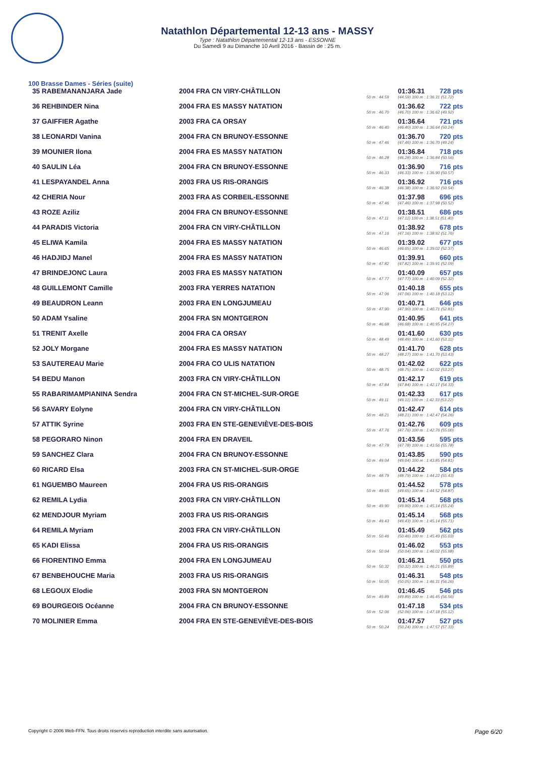Natathlon Départemental 12-13 ans - MASSY
Type : Natathlon Départemental 12-13 ans - ESSONNE
Du Samedi 9 au Dimanche 10 Avril 2016 - Bassin de : 25 m.
100 Brasse Dames - Séries (suite)
| 35 RABEMANANJARA Jade | 2004 FRA CN VIRY-CHÂTILLON | | 01:36.31 | 728 pts |
| | | 50 m : 44.59 | (44.59) 100 m : 1:36.31 (51.72) | |
| 36 REHBINDER Nina | 2004 FRA ES MASSY NATATION | | 01:36.62 | 722 pts |
| | | 50 m : 46.70 | (46.70) 100 m : 1:36.62 (49.92) | |
| 37 GAIFFIER Agathe | 2003 FRA CA ORSAY | | 01:36.64 | 721 pts |
| | | 50 m : 46.40 | (46.40) 100 m : 1:36.64 (50.24) | |
| 38 LEONARDI Vanina | 2004 FRA CN BRUNOY-ESSONNE | | 01:36.70 | 720 pts |
| | | 50 m : 47.46 | (47.46) 100 m : 1:36.70 (49.24) | |
| 39 MOUNIER Ilona | 2004 FRA ES MASSY NATATION | | 01:36.84 | 718 pts |
| | | 50 m : 46.28 | (46.28) 100 m : 1:36.84 (50.56) | |
| 40 SAULIN Léa | 2004 FRA CN BRUNOY-ESSONNE | | 01:36.90 | 716 pts |
| | | 50 m : 46.33 | (46.33) 100 m : 1:36.90 (50.57) | |
| 41 LESPAYANDEL Anna | 2003 FRA US RIS-ORANGIS | | 01:36.92 | 716 pts |
| | | 50 m : 46.38 | (46.38) 100 m : 1:36.92 (50.54) | |
| 42 CHERIA Nour | 2003 FRA AS CORBEIL-ESSONNE | | 01:37.98 | 696 pts |
| | | 50 m : 47.46 | (47.46) 100 m : 1:37.98 (50.52) | |
| 43 ROZE Aziliz | 2004 FRA CN BRUNOY-ESSONNE | | 01:38.51 | 686 pts |
| | | 50 m : 47.11 | (47.11) 100 m : 1:38.51 (51.40) | |
| 44 PARADIS Victoria | 2004 FRA CN VIRY-CHÂTILLON | | 01:38.92 | 678 pts |
| | | 50 m : 47.16 | (47.16) 100 m : 1:38.92 (51.76) | |
| 45 ELIWA Kamila | 2004 FRA ES MASSY NATATION | | 01:39.02 | 677 pts |
| | | 50 m : 46.65 | (46.65) 100 m : 1:39.02 (52.37) | |
| 46 HADJIDJ Manel | 2004 FRA ES MASSY NATATION | | 01:39.91 | 660 pts |
| | | 50 m : 47.82 | (47.82) 100 m : 1:39.91 (52.09) | |
| 47 BRINDEJONC Laura | 2003 FRA ES MASSY NATATION | | 01:40.09 | 657 pts |
| | | 50 m : 47.77 | (47.77) 100 m : 1:40.09 (52.32) | |
| 48 GUILLEMONT Camille | 2003 FRA YERRES NATATION | | 01:40.18 | 655 pts |
| | | 50 m : 47.06 | (47.06) 100 m : 1:40.18 (53.12) | |
| 49 BEAUDRON Leann | 2003 FRA EN LONGJUMEAU | | 01:40.71 | 646 pts |
| | | 50 m : 47.90 | (47.90) 100 m : 1:40.71 (52.81) | |
| 50 ADAM Ysaline | 2004 FRA SN MONTGERON | | 01:40.95 | 641 pts |
| | | 50 m : 46.68 | (46.68) 100 m : 1:40.95 (54.27) | |
| 51 TRENIT Axelle | 2004 FRA CA ORSAY | | 01:41.60 | 630 pts |
| | | 50 m : 48.49 | (48.49) 100 m : 1:41.60 (53.11) | |
| 52 JOLY Morgane | 2004 FRA ES MASSY NATATION | | 01:41.70 | 628 pts |
| | | 50 m : 48.27 | (48.27) 100 m : 1:41.70 (53.43) | |
| 53 SAUTEREAU Marie | 2004 FRA CO ULIS NATATION | | 01:42.02 | 622 pts |
| | | 50 m : 48.75 | (48.75) 100 m : 1:42.02 (53.27) | |
| 54 BEDU Manon | 2003 FRA CN VIRY-CHÂTILLON | | 01:42.17 | 619 pts |
| | | 50 m : 47.84 | (47.84) 100 m : 1:42.17 (54.33) | |
| 55 RABARIMAMPIANINA Sendra | 2004 FRA CN ST-MICHEL-SUR-ORGE | | 01:42.33 | 617 pts |
| | | 50 m : 49.11 | (49.11) 100 m : 1:42.33 (53.22) | |
| 56 SAVARY Eolyne | 2004 FRA CN VIRY-CHÂTILLON | | 01:42.47 | 614 pts |
| | | 50 m : 48.21 | (48.21) 100 m : 1:42.47 (54.26) | |
| 57 ATTIK Syrine | 2003 FRA EN STE-GENEVIÈVE-DES-BOIS | | 01:42.76 | 609 pts |
| | | 50 m : 47.76 | (47.76) 100 m : 1:42.76 (55.00) | |
| 58 PEGORARO Ninon | 2004 FRA EN DRAVEIL | | 01:43.56 | 595 pts |
| | | 50 m : 47.78 | (47.78) 100 m : 1:43.56 (55.78) | |
| 59 SANCHEZ Clara | 2004 FRA CN BRUNOY-ESSONNE | | 01:43.85 | 590 pts |
| | | 50 m : 49.04 | (49.04) 100 m : 1:43.85 (54.81) | |
| 60 RICARD Elsa | 2003 FRA CN ST-MICHEL-SUR-ORGE | | 01:44.22 | 584 pts |
| | | 50 m : 48.79 | (48.79) 100 m : 1:44.22 (55.43) | |
| 61 NGUEMBO Maureen | 2004 FRA US RIS-ORANGIS | | 01:44.52 | 578 pts |
| | | 50 m : 49.65 | (49.65) 100 m : 1:44.52 (54.87) | |
| 62 REMILA Lydia | 2003 FRA CN VIRY-CHÂTILLON | | 01:45.14 | 568 pts |
| | | 50 m : 49.90 | (49.90) 100 m : 1:45.14 (55.24) | |
| 62 MENDJOUR Myriam | 2003 FRA US RIS-ORANGIS | | 01:45.14 | 568 pts |
| | | 50 m : 49.43 | (49.43) 100 m : 1:45.14 (55.71) | |
| 64 REMILA Myriam | 2003 FRA CN VIRY-CHÂTILLON | | 01:45.49 | 562 pts |
| | | 50 m : 50.46 | (50.46) 100 m : 1:45.49 (55.03) | |
| 65 KADI Elissa | 2004 FRA US RIS-ORANGIS | | 01:46.02 | 553 pts |
| | | 50 m : 50.04 | (50.04) 100 m : 1:46.02 (55.98) | |
| 66 FIORENTINO Emma | 2004 FRA EN LONGJUMEAU | | 01:46.21 | 550 pts |
| | | 50 m : 50.32 | (50.32) 100 m : 1:46.21 (55.89) | |
| 67 BENBEHOUCHE Maria | 2003 FRA US RIS-ORANGIS | | 01:46.31 | 548 pts |
| | | 50 m : 50.05 | (50.05) 100 m : 1:46.31 (56.26) | |
| 68 LEGOUX Elodie | 2003 FRA SN MONTGERON | | 01:46.45 | 546 pts |
| | | 50 m : 49.89 | (49.89) 100 m : 1:46.45 (56.56) | |
| 69 BOURGEOIS Océanne | 2004 FRA CN BRUNOY-ESSONNE | | 01:47.18 | 534 pts |
| | | 50 m : 52.06 | (52.06) 100 m : 1:47.18 (55.12) | |
| 70 MOLINIER Emma | 2004 FRA EN STE-GENEVIÈVE-DES-BOIS | | 01:47.57 | 527 pts |
| | | 50 m : 50.24 | (50.24) 100 m : 1:47.57 (57.33) | |
Copyright © 2006 Web-FFN. Tous droits réservés reproduction interdite sans autorisation. Page 6/20